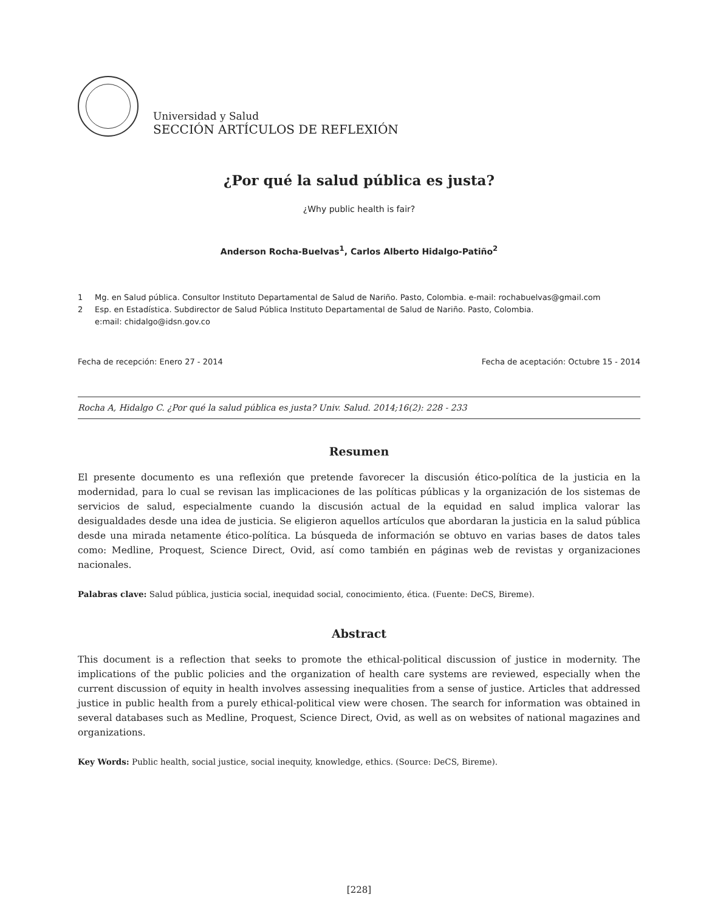Universidad y Salud
SECCIÓN ARTÍCULOS DE REFLEXIÓN
¿Por qué la salud pública es justa?
¿Why public health is fair?
Anderson Rocha-Buelvas<sup>1</sup>, Carlos Alberto Hidalgo-Patiño<sup>2</sup>
1 Mg. en Salud pública. Consultor Instituto Departamental de Salud de Nariño. Pasto, Colombia. e-mail: rochabuelvas@gmail.com
2 Esp. en Estadística. Subdirector de Salud Pública Instituto Departamental de Salud de Nariño. Pasto, Colombia.
e:mail: chidalgo@idsn.gov.co
Fecha de recepción: Enero 27 - 2014 Fecha de aceptación: Octubre 15 - 2014
Rocha A, Hidalgo C. ¿Por qué la salud pública es justa? Univ. Salud. 2014;16(2): 228 - 233
Resumen
El presente documento es una reflexión que pretende favorecer la discusión ético-política de la justicia en la modernidad, para lo cual se revisan las implicaciones de las políticas públicas y la organización de los sistemas de servicios de salud, especialmente cuando la discusión actual de la equidad en salud implica valorar las desigualdades desde una idea de justicia. Se eligieron aquellos artículos que abordaran la justicia en la salud pública desde una mirada netamente ético-política. La búsqueda de información se obtuvo en varias bases de datos tales como: Medline, Proquest, Science Direct, Ovid, así como también en páginas web de revistas y organizaciones nacionales.
Palabras clave: Salud pública, justicia social, inequidad social, conocimiento, ética. (Fuente: DeCS, Bireme).
Abstract
This document is a reflection that seeks to promote the ethical-political discussion of justice in modernity. The implications of the public policies and the organization of health care systems are reviewed, especially when the current discussion of equity in health involves assessing inequalities from a sense of justice. Articles that addressed justice in public health from a purely ethical-political view were chosen. The search for information was obtained in several databases such as Medline, Proquest, Science Direct, Ovid, as well as on websites of national magazines and organizations.
Key Words: Public health, social justice, social inequity, knowledge, ethics. (Source: DeCS, Bireme).
[228]